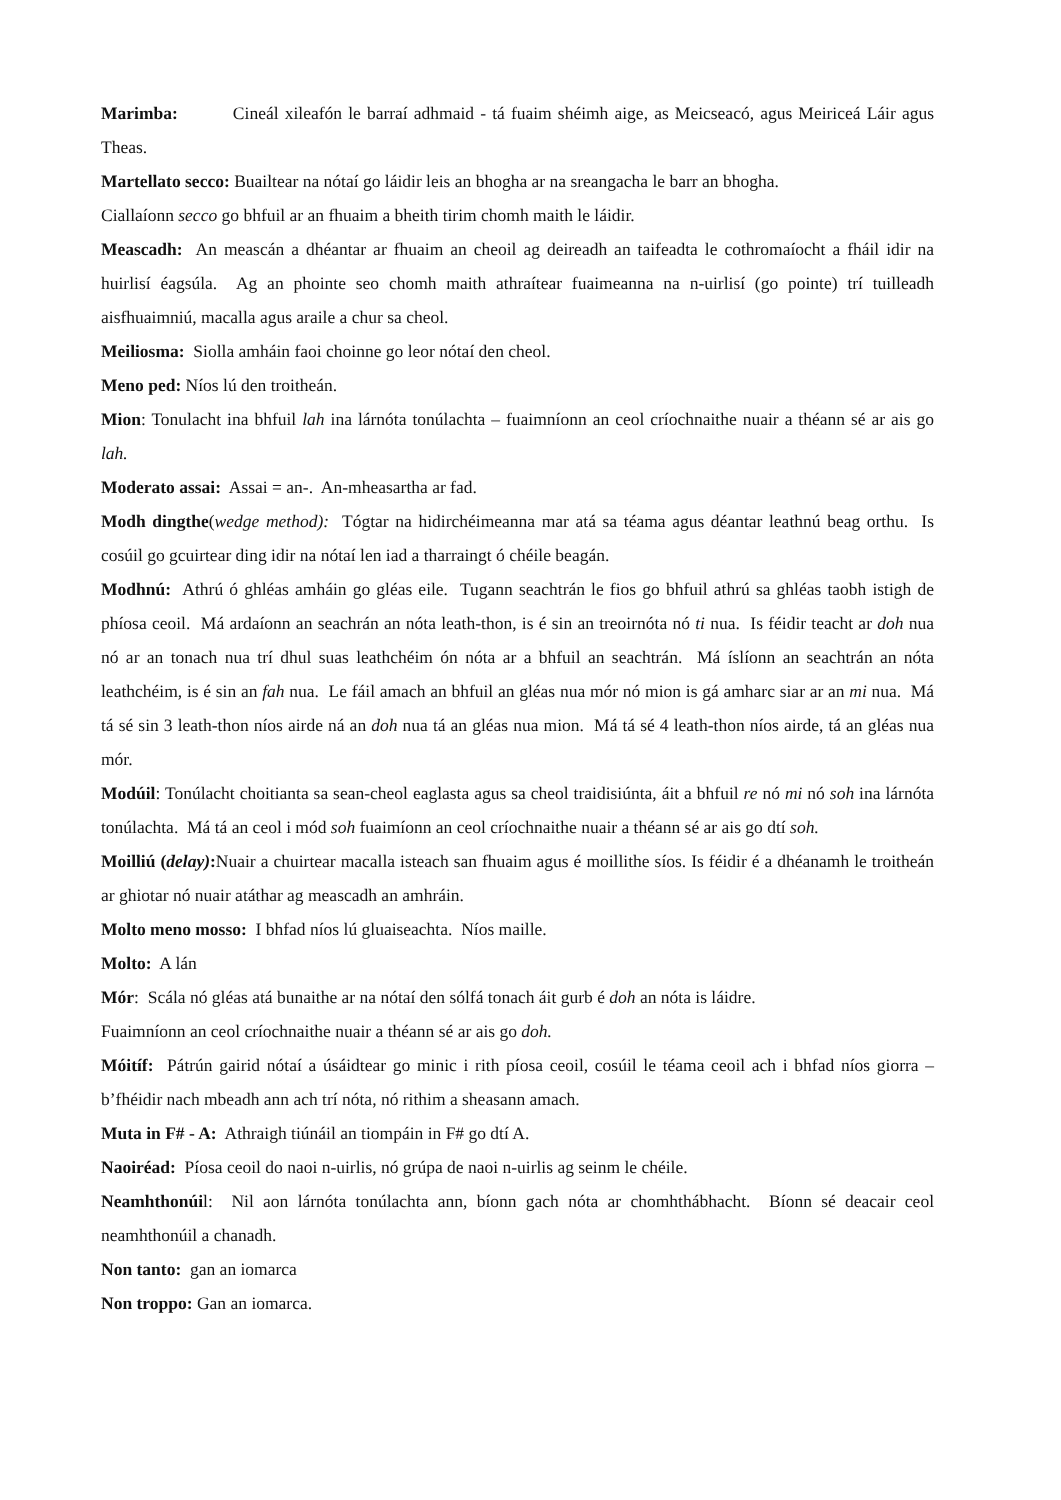Marimba: Cineál xileafón le barraí adhmaid - tá fuaim shéimh aige, as Meicseacó, agus Meiriceá Láir agus Theas.
Martellato secco: Buailtear na nótaí go láidir leis an bhogha ar na sreangacha le barr an bhogha.
Ciallaíonn secco go bhfuil ar an fhuaim a bheith tirim chomh maith le láidir.
Meascadh: An meascán a dhéantar ar fhuaim an cheoil ag deireadh an taifeadta le cothromaíocht a fháil idir na huirlisí éagsúla. Ag an phointe seo chomh maith athraítear fuaimeanna na n-uirlisí (go pointe) trí tuilleadh aisfhuaimniú, macalla agus araile a chur sa cheol.
Meiliosma: Siolla amháin faoi choinne go leor nótaí den cheol.
Meno ped: Níos lú den troitheán.
Mion: Tonulacht ina bhfuil lah ina lárnóta tonúlachta – fuaimníonn an ceol críochnaithe nuair a théann sé ar ais go lah.
Moderato assai: Assai = an-. An-mheasartha ar fad.
Modh dingthe(wedge method): Tógtar na hidirchéimeanna mar atá sa téama agus déantar leathnú beag orthu. Is cosúil go gcuirtear ding idir na nótaí len iad a tharraingt ó chéile beagán.
Modhnú: Athrú ó ghléas amháin go gléas eile. Tugann seachtrán le fios go bhfuil athrú sa ghléas taobh istigh de phíosa ceoil. Má ardaíonn an seachrán an nóta leath-thon, is é sin an treoirnóta nó ti nua. Is féidir teacht ar doh nua nó ar an tonach nua trí dhul suas leathchéim ón nóta ar a bhfuil an seachtrán. Má íslíonn an seachtrán an nóta leathchéim, is é sin an fah nua. Le fáil amach an bhfuil an gléas nua mór nó mion is gá amharc siar ar an mi nua. Má tá sé sin 3 leath-thon níos airde ná an doh nua tá an gléas nua mion. Má tá sé 4 leath-thon níos airde, tá an gléas nua mór.
Modúil: Tonúlacht choitianta sa sean-cheol eaglasta agus sa cheol traidisiúnta, áit a bhfuil re nó mi nó soh ina lárnóta tonúlachta. Má tá an ceol i mód soh fuaimíonn an ceol críochnaithe nuair a théann sé ar ais go dtí soh.
Moilliú (delay): Nuair a chuirtear macalla isteach san fhuaim agus é moillithe síos. Is féidir é a dhéanamh le troitheán ar ghiotar nó nuair atáthar ag meascadh an amhráin.
Molto meno mosso: I bhfad níos lú gluaiseachta. Níos maille.
Molto: A lán
Mór: Scála nó gléas atá bunaithe ar na nótaí den sólfá tonach áit gurb é doh an nóta is láidre.
Fuaimníonn an ceol críochnaithe nuair a théann sé ar ais go doh.
Móitíf: Pátrún gairid nótaí a úsáidtear go minic i rith píosa ceoil, cosúil le téama ceoil ach i bhfad níos giorra – b’fhéidir nach mbeadh ann ach trí nóta, nó rithim a sheasann amach.
Muta in F# - A: Athraigh tiúnáil an tiompáin in F# go dtí A.
Naoiréad: Píosa ceoil do naoi n-uirlis, nó grúpa de naoi n-uirlis ag seinm le chéile.
Neamhthonúil: Nil aon lárnóta tonúlachta ann, bíonn gach nóta ar chomhthábhacht. Bíonn sé deacair ceol neamhthonúil a chanadh.
Non tanto: gan an iomarca
Non troppo: Gan an iomarca.